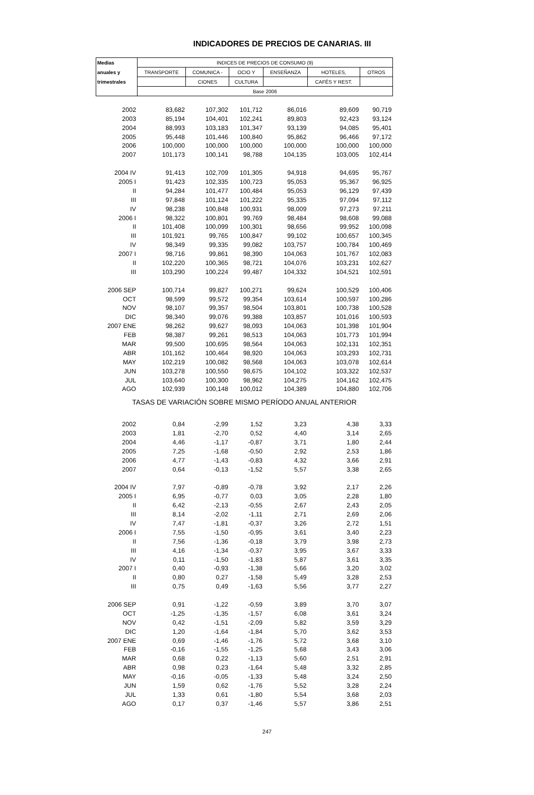INDICADORES DE PRECIOS DE CANARIAS. III
| Medias | INDICES DE PRECIOS DE CONSUMO (9) | | | | | |
| --- | --- | --- | --- | --- | --- | --- |
| anuales y | TRANSPORTE | COMUNICA - | OCIO Y | ENSEÑANZA | HOTELES, | OTROS |
| trimestrales | | CIONES | CULTURA | | CAFÉS Y REST. | |
| | Base 2006 | | | | | |
| 2002 | 83,682 | 107,302 | 101,712 | 86,016 | 89,609 | 90,719 |
| 2003 | 85,194 | 104,401 | 102,241 | 89,803 | 92,423 | 93,124 |
| 2004 | 88,993 | 103,183 | 101,347 | 93,139 | 94,085 | 95,401 |
| 2005 | 95,448 | 101,446 | 100,840 | 95,862 | 96,466 | 97,172 |
| 2006 | 100,000 | 100,000 | 100,000 | 100,000 | 100,000 | 100,000 |
| 2007 | 101,173 | 100,141 | 98,788 | 104,135 | 103,005 | 102,414 |
| 2004 IV | 91,413 | 102,709 | 101,305 | 94,918 | 94,695 | 95,767 |
| 2005 I | 91,423 | 102,335 | 100,723 | 95,053 | 95,367 | 96,925 |
| II | 94,284 | 101,477 | 100,484 | 95,053 | 96,129 | 97,439 |
| III | 97,848 | 101,124 | 101,222 | 95,335 | 97,094 | 97,112 |
| IV | 98,238 | 100,848 | 100,931 | 98,009 | 97,273 | 97,211 |
| 2006 I | 98,322 | 100,801 | 99,769 | 98,484 | 98,608 | 99,088 |
| II | 101,408 | 100,099 | 100,301 | 98,656 | 99,952 | 100,098 |
| III | 101,921 | 99,765 | 100,847 | 99,102 | 100,657 | 100,345 |
| IV | 98,349 | 99,335 | 99,082 | 103,757 | 100,784 | 100,469 |
| 2007 I | 98,716 | 99,861 | 98,390 | 104,063 | 101,767 | 102,083 |
| II | 102,220 | 100,365 | 98,721 | 104,076 | 103,231 | 102,627 |
| III | 103,290 | 100,224 | 99,487 | 104,332 | 104,521 | 102,591 |
| 2006 SEP | 100,714 | 99,827 | 100,271 | 99,624 | 100,529 | 100,406 |
| OCT | 98,599 | 99,572 | 99,354 | 103,614 | 100,597 | 100,286 |
| NOV | 98,107 | 99,357 | 98,504 | 103,801 | 100,738 | 100,528 |
| DIC | 98,340 | 99,076 | 99,388 | 103,857 | 101,016 | 100,593 |
| 2007 ENE | 98,262 | 99,627 | 98,093 | 104,063 | 101,398 | 101,904 |
| FEB | 98,387 | 99,261 | 98,513 | 104,063 | 101,773 | 101,994 |
| MAR | 99,500 | 100,695 | 98,564 | 104,063 | 102,131 | 102,351 |
| ABR | 101,162 | 100,464 | 98,920 | 104,063 | 103,293 | 102,731 |
| MAY | 102,219 | 100,082 | 98,568 | 104,063 | 103,078 | 102,614 |
| JUN | 103,278 | 100,550 | 98,675 | 104,102 | 103,322 | 102,537 |
| JUL | 103,640 | 100,300 | 98,962 | 104,275 | 104,162 | 102,475 |
| AGO | 102,939 | 100,148 | 100,012 | 104,389 | 104,880 | 102,706 |
| TASAS DE VARIACIÓN SOBRE MISMO PERÍODO ANUAL ANTERIOR | | | | | | |
| 2002 | 0,84 | -2,99 | 1,52 | 3,23 | 4,38 | 3,33 |
| 2003 | 1,81 | -2,70 | 0,52 | 4,40 | 3,14 | 2,65 |
| 2004 | 4,46 | -1,17 | -0,87 | 3,71 | 1,80 | 2,44 |
| 2005 | 7,25 | -1,68 | -0,50 | 2,92 | 2,53 | 1,86 |
| 2006 | 4,77 | -1,43 | -0,83 | 4,32 | 3,66 | 2,91 |
| 2007 | 0,64 | -0,13 | -1,52 | 5,57 | 3,38 | 2,65 |
| 2004 IV | 7,97 | -0,89 | -0,78 | 3,92 | 2,17 | 2,26 |
| 2005 I | 6,95 | -0,77 | 0,03 | 3,05 | 2,28 | 1,80 |
| II | 6,42 | -2,13 | -0,55 | 2,67 | 2,43 | 2,05 |
| III | 8,14 | -2,02 | -1,11 | 2,71 | 2,69 | 2,06 |
| IV | 7,47 | -1,81 | -0,37 | 3,26 | 2,72 | 1,51 |
| 2006 I | 7,55 | -1,50 | -0,95 | 3,61 | 3,40 | 2,23 |
| II | 7,56 | -1,36 | -0,18 | 3,79 | 3,98 | 2,73 |
| III | 4,16 | -1,34 | -0,37 | 3,95 | 3,67 | 3,33 |
| IV | 0,11 | -1,50 | -1,83 | 5,87 | 3,61 | 3,35 |
| 2007 I | 0,40 | -0,93 | -1,38 | 5,66 | 3,20 | 3,02 |
| II | 0,80 | 0,27 | -1,58 | 5,49 | 3,28 | 2,53 |
| III | 0,75 | 0,49 | -1,63 | 5,56 | 3,77 | 2,27 |
| 2006 SEP | 0,91 | -1,22 | -0,59 | 3,89 | 3,70 | 3,07 |
| OCT | -1,25 | -1,35 | -1,57 | 6,08 | 3,61 | 3,24 |
| NOV | 0,42 | -1,51 | -2,09 | 5,82 | 3,59 | 3,29 |
| DIC | 1,20 | -1,64 | -1,84 | 5,70 | 3,62 | 3,53 |
| 2007 ENE | 0,69 | -1,46 | -1,76 | 5,72 | 3,68 | 3,10 |
| FEB | -0,16 | -1,55 | -1,25 | 5,68 | 3,43 | 3,06 |
| MAR | 0,68 | 0,22 | -1,13 | 5,60 | 2,51 | 2,91 |
| ABR | 0,98 | 0,23 | -1,64 | 5,48 | 3,32 | 2,85 |
| MAY | -0,16 | -0,05 | -1,33 | 5,48 | 3,24 | 2,50 |
| JUN | 1,59 | 0,62 | -1,76 | 5,52 | 3,28 | 2,24 |
| JUL | 1,33 | 0,61 | -1,80 | 5,54 | 3,68 | 2,03 |
| AGO | 0,17 | 0,37 | -1,46 | 5,57 | 3,86 | 2,51 |
247